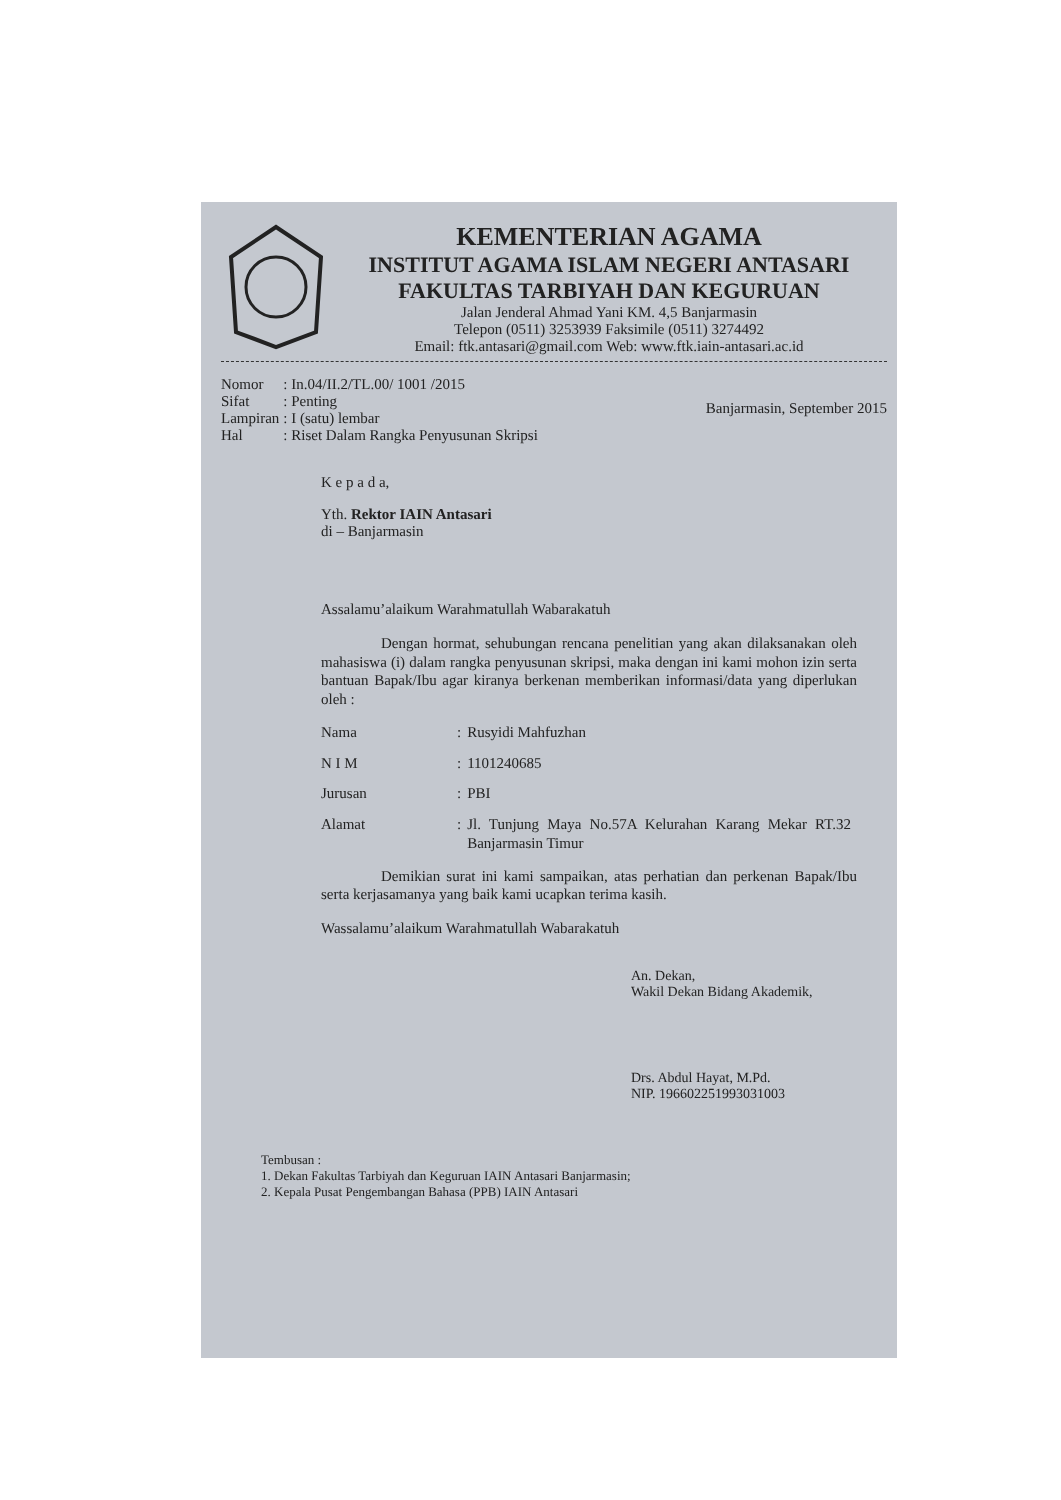KEMENTERIAN AGAMA
INSTITUT AGAMA ISLAM NEGERI ANTASARI
FAKULTAS TARBIYAH DAN KEGURUAN
Jalan Jenderal Ahmad Yani KM. 4,5 Banjarmasin
Telepon (0511) 3253939 Faksimile (0511) 3274492
Email: ftk.antasari@gmail.com Web: www.ftk.iain-antasari.ac.id
| Nomor | : In.04/II.2/TL.00/ 1001 /2015 |
| Sifat | : Penting |
| Lampiran | : I (satu) lembar |
| Hal | : Riset Dalam Rangka Penyusunan Skripsi |
Banjarmasin, September 2015
K e p a d a,
Yth. Rektor IAIN Antasari
di – Banjarmasin
Assalamu’alaikum Warahmatullah Wabarakatuh
Dengan hormat, sehubungan rencana penelitian yang akan dilaksanakan oleh mahasiswa (i) dalam rangka penyusunan skripsi, maka dengan ini kami mohon izin serta bantuan Bapak/Ibu agar kiranya berkenan memberikan informasi/data yang diperlukan oleh :
| Nama | : | Rusyidi Mahfuzhan |
| N I M | : | 1101240685 |
| Jurusan | : | PBI |
| Alamat | : | Jl. Tunjung Maya No.57A Kelurahan Karang Mekar RT.32 Banjarmasin Timur |
Demikian surat ini kami sampaikan, atas perhatian dan perkenan Bapak/Ibu serta kerjasamanya yang baik kami ucapkan terima kasih.
Wassalamu’alaikum Warahmatullah Wabarakatuh
An. Dekan,
Wakil Dekan Bidang Akademik,
Drs. Abdul Hayat, M.Pd.
NIP. 196602251993031003
Tembusan :
1. Dekan Fakultas Tarbiyah dan Keguruan IAIN Antasari Banjarmasin;
2. Kepala Pusat Pengembangan Bahasa (PPB) IAIN Antasari